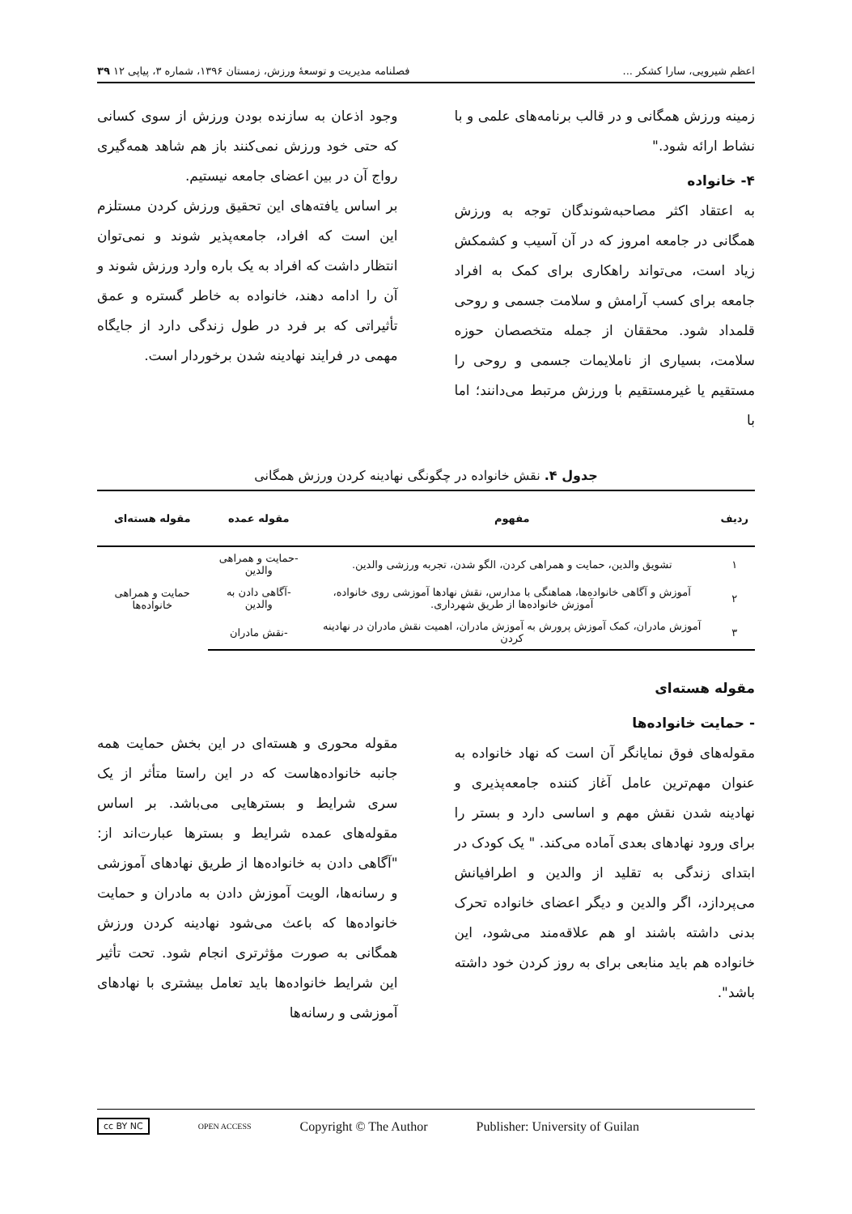اعظم شیرویی، سارا کشکر ... فصلنامه مدیریت و توسعهٔ ورزش، زمستان ۱۳۹۶، شماره ۳، پیاپی ۱۲ ۳۹
زمینه ورزش همگانی و در قالب برنامه‌های علمی و با نشاط ارائه شود."
۴- خانواده
به اعتقاد اکثر مصاحبه‌شوندگان توجه به ورزش همگانی در جامعه امروز که در آن آسیب و کشمکش زیاد است، می‌تواند راهکاری برای کمک به افراد جامعه برای کسب آرامش و سلامت جسمی و روحی قلمداد شود. محققان از جمله متخصصان حوزه سلامت، بسیاری از ناملایمات جسمی و روحی را مستقیم یا غیرمستقیم با ورزش مرتبط می‌دانند؛ اما با
وجود اذعان به سازنده بودن ورزش از سوی کسانی که حتی خود ورزش نمی‌کنند باز هم شاهد همه‌گیری رواج آن در بین اعضای جامعه نیستیم.
بر اساس یافته‌های این تحقیق ورزش کردن مستلزم این است که افراد، جامعه‌پذیر شوند و نمی‌توان انتظار داشت که افراد به یک باره وارد ورزش شوند و آن را ادامه دهند، خانواده به خاطر گستره و عمق تأثیراتی که بر فرد در طول زندگی دارد از جایگاه مهمی در فرایند نهادینه شدن برخوردار است.
جدول ۴. نقش خانواده در چگونگی نهادینه کردن ورزش همگانی
| ردیف | مفهوم | مقوله عمده | مقوله هسته‌ای |
| --- | --- | --- | --- |
| ۱ | تشویق والدین، حمایت و همراهی کردن، الگو شدن، تجربه ورزشی والدین. | -حمایت و همراهی والدین | حمایت و همراهی خانواده‌ها |
| ۲ | آموزش و آگاهی خانواده‌ها، هماهنگی با مدارس، نقش نهادها آموزشی روی خانواده، آموزش خانواده‌ها از طریق شهرداری. | -آگاهی دادن به والدین | |
| ۳ | آموزش مادران، کمک آموزش پرورش به آموزش مادران، اهمیت نقش مادران در نهادینه کردن | -نقش مادران | |
مقوله هسته‌ای
- حمایت خانواده‌ها
مقوله‌های فوق نمایانگر آن است که نهاد خانواده به عنوان مهم‌ترین عامل آغاز کننده جامعه‌پذیری و نهادینه شدن نقش مهم و اساسی دارد و بستر را برای ورود نهادهای بعدی آماده می‌کند. " یک کودک در ابتدای زندگی به تقلید از والدین و اطرافیانش می‌پردازد، اگر والدین و دیگر اعضای خانواده تحرک بدنی داشته باشند او هم علاقه‌مند می‌شود، این خانواده هم باید منابعی برای به روز کردن خود داشته باشد".
مقوله محوری و هسته‌ای در این بخش حمایت همه جانبه خانواده‌هاست که در این راستا متأثر از یک سری شرایط و بسترهایی می‌باشد. بر اساس مقوله‌های عمده شرایط و بسترها عبارت‌اند از: "آگاهی دادن به خانواده‌ها از طریق نهادهای آموزشی و رسانه‌ها، الویت آموزش دادن به مادران و حمایت خانواده‌ها که باعث می‌شود نهادینه کردن ورزش همگانی به صورت مؤثرتری انجام شود. تحت تأثیر این شرایط خانواده‌ها باید تعامل بیشتری با نهادهای آموزشی و رسانه‌ها
cc BY NC OPEN ACCESS Copyright © The Author Publisher: University of Guilan